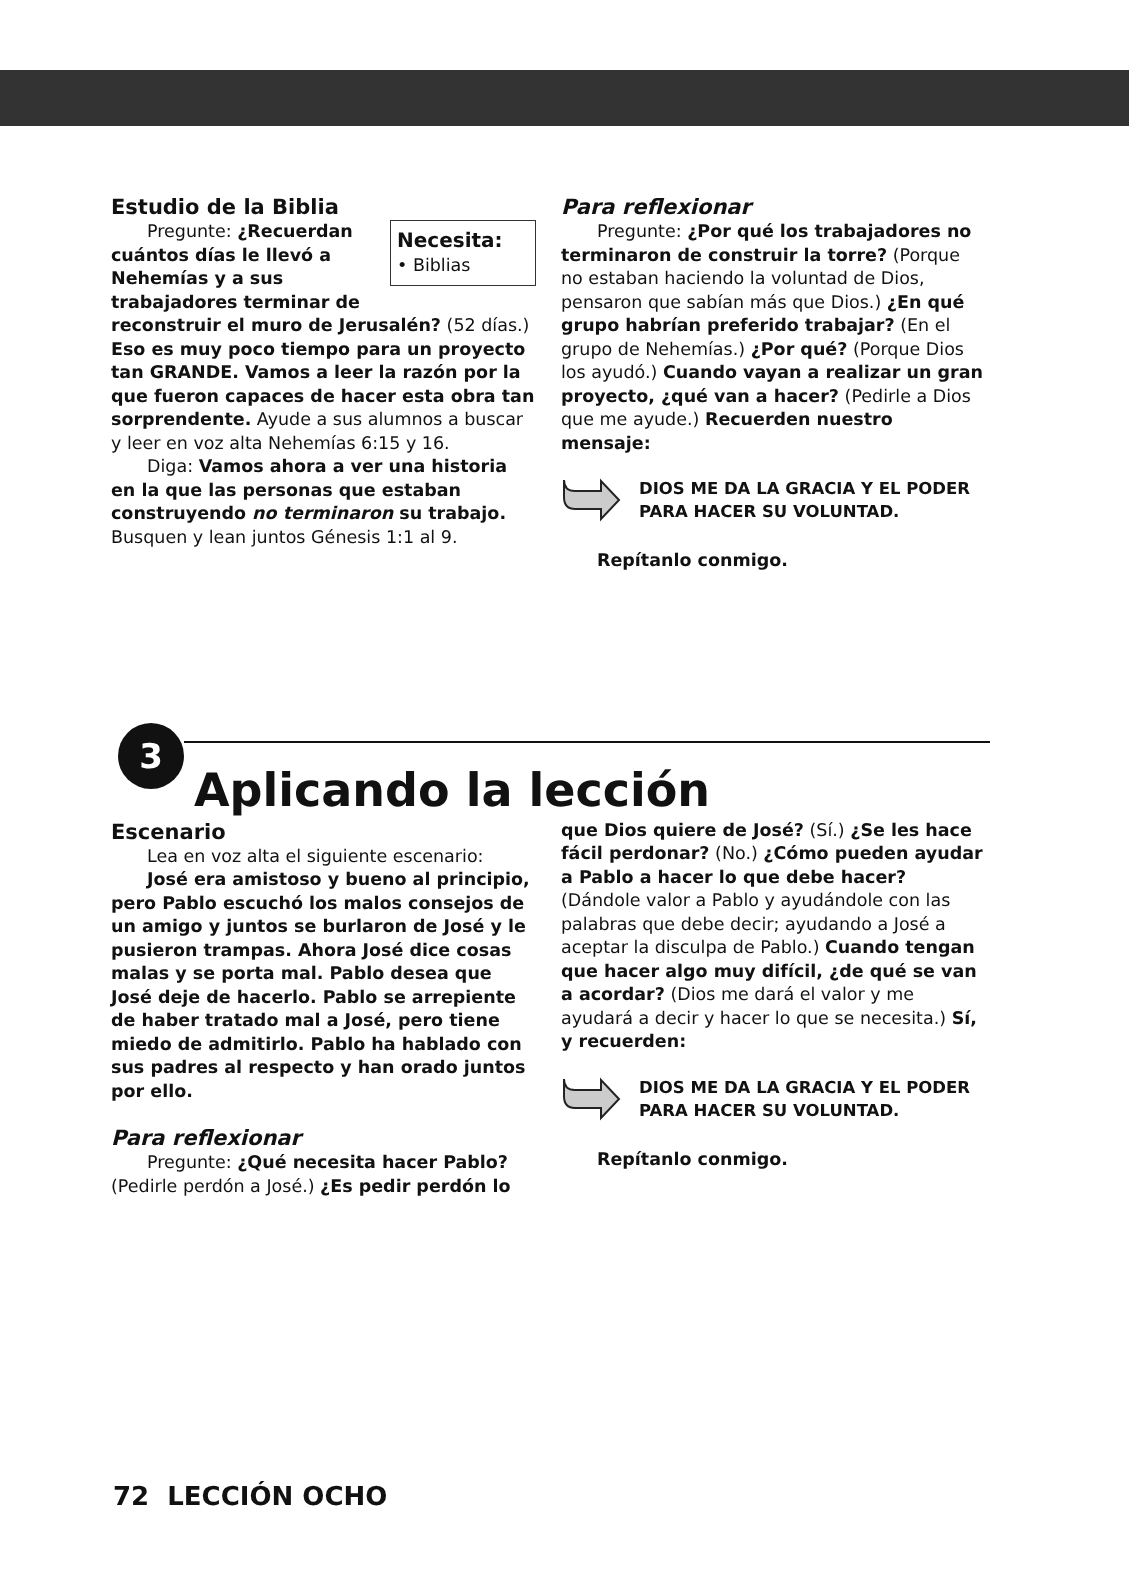Estudio de la Biblia
Necesita:
• Biblias
Pregunte: ¿Recuerdan cuántos días le llevó a Nehemías y a sus trabajadores terminar de reconstruir el muro de Jerusalén? (52 días.) Eso es muy poco tiempo para un proyecto tan GRANDE. Vamos a leer la razón por la que fueron capaces de hacer esta obra tan sorprendente. Ayude a sus alumnos a buscar y leer en voz alta Nehemías 6:15 y 16.
Diga: Vamos ahora a ver una historia en la que las personas que estaban construyendo no terminaron su trabajo. Busquen y lean juntos Génesis 1:1 al 9.
Para reflexionar
Pregunte: ¿Por qué los trabajadores no terminaron de construir la torre? (Porque no estaban haciendo la voluntad de Dios, pensaron que sabían más que Dios.) ¿En qué grupo habrían preferido trabajar? (En el grupo de Nehemías.) ¿Por qué? (Porque Dios los ayudó.) Cuando vayan a realizar un gran proyecto, ¿qué van a hacer? (Pedirle a Dios que me ayude.) Recuerden nuestro mensaje:
DIOS ME DA LA GRACIA Y EL PODER
PARA HACER SU VOLUNTAD.
Repítanlo conmigo.
3
Aplicando la lección
Escenario
Lea en voz alta el siguiente escenario:
José era amistoso y bueno al principio, pero Pablo escuchó los malos consejos de un amigo y juntos se burlaron de José y le pusieron trampas. Ahora José dice cosas malas y se porta mal. Pablo desea que José deje de hacerlo. Pablo se arrepiente de haber tratado mal a José, pero tiene miedo de admitirlo. Pablo ha hablado con sus padres al respecto y han orado juntos por ello.
Para reflexionar
Pregunte: ¿Qué necesita hacer Pablo? (Pedirle perdón a José.) ¿Es pedir perdón lo
que Dios quiere de José? (Sí.) ¿Se les hace fácil perdonar? (No.) ¿Cómo pueden ayudar a Pablo a hacer lo que debe hacer? (Dándole valor a Pablo y ayudándole con las palabras que debe decir; ayudando a José a aceptar la disculpa de Pablo.) Cuando tengan que hacer algo muy difícil, ¿de qué se van a acordar? (Dios me dará el valor y me ayudará a decir y hacer lo que se necesita.) Sí, y recuerden:
DIOS ME DA LA GRACIA Y EL PODER
PARA HACER SU VOLUNTAD.
Repítanlo conmigo.
72 LECCIÓN OCHO